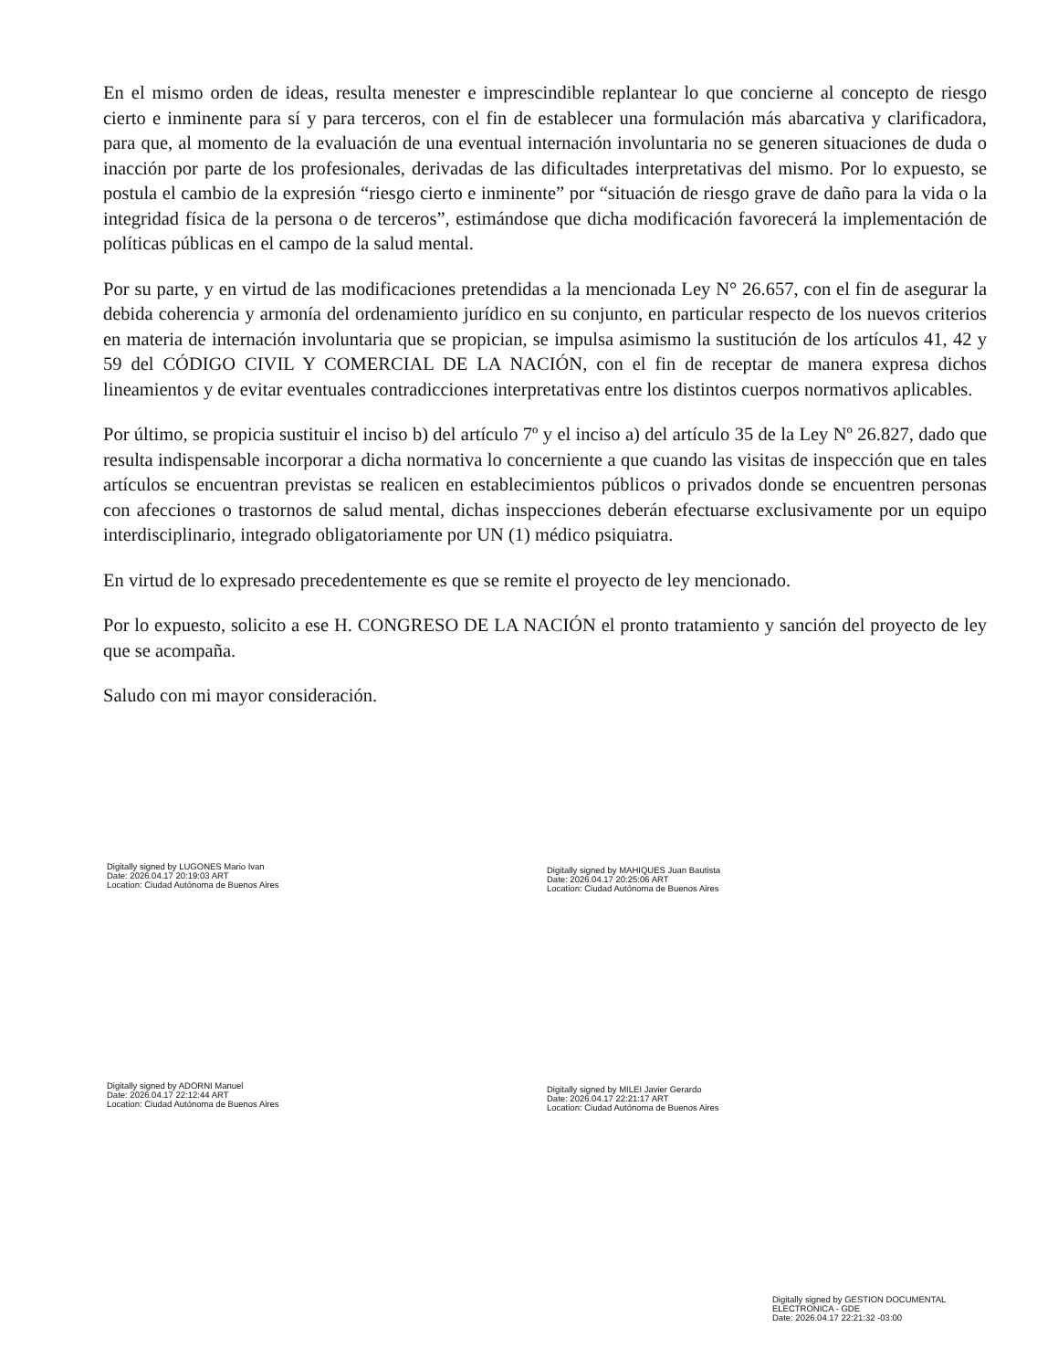En el mismo orden de ideas, resulta menester e imprescindible replantear lo que concierne al concepto de riesgo cierto e inminente para sí y para terceros, con el fin de establecer una formulación más abarcativa y clarificadora, para que, al momento de la evaluación de una eventual internación involuntaria no se generen situaciones de duda o inacción por parte de los profesionales, derivadas de las dificultades interpretativas del mismo. Por lo expuesto, se postula el cambio de la expresión “riesgo cierto e inminente” por “situación de riesgo grave de daño para la vida o la integridad física de la persona o de terceros”, estimándose que dicha modificación favorecerá la implementación de políticas públicas en el campo de la salud mental.
Por su parte, y en virtud de las modificaciones pretendidas a la mencionada Ley N° 26.657, con el fin de asegurar la debida coherencia y armonía del ordenamiento jurídico en su conjunto, en particular respecto de los nuevos criterios en materia de internación involuntaria que se propician, se impulsa asimismo la sustitución de los artículos 41, 42 y 59 del CÓDIGO CIVIL Y COMERCIAL DE LA NACIÓN, con el fin de receptar de manera expresa dichos lineamientos y de evitar eventuales contradicciones interpretativas entre los distintos cuerpos normativos aplicables.
Por último, se propicia sustituir el inciso b) del artículo 7º y el inciso a) del artículo 35 de la Ley Nº 26.827, dado que resulta indispensable incorporar a dicha normativa lo concerniente a que cuando las visitas de inspección que en tales artículos se encuentran previstas se realicen en establecimientos públicos o privados donde se encuentren personas con afecciones o trastornos de salud mental, dichas inspecciones deberán efectuarse exclusivamente por un equipo interdisciplinario, integrado obligatoriamente por UN (1) médico psiquiatra.
En virtud de lo expresado precedentemente es que se remite el proyecto de ley mencionado.
Por lo expuesto, solicito a ese H. CONGRESO DE LA NACIÓN el pronto tratamiento y sanción del proyecto de ley que se acompaña.
Saludo con mi mayor consideración.
Digitally signed by LUGONES Mario Ivan
Date: 2026.04.17 20:19:03 ART
Location: Ciudad Autónoma de Buenos Aires
Digitally signed by MAHIQUES Juan Bautista
Date: 2026.04.17 20:25:06 ART
Location: Ciudad Autónoma de Buenos Aires
Digitally signed by ADORNI Manuel
Date: 2026.04.17 22:12:44 ART
Location: Ciudad Autónoma de Buenos Aires
Digitally signed by MILEI Javier Gerardo
Date: 2026.04.17 22:21:17 ART
Location: Ciudad Autónoma de Buenos Aires
Digitally signed by GESTION DOCUMENTAL
ELECTRONICA - GDE
Date: 2026.04.17 22:21:32 -03:00